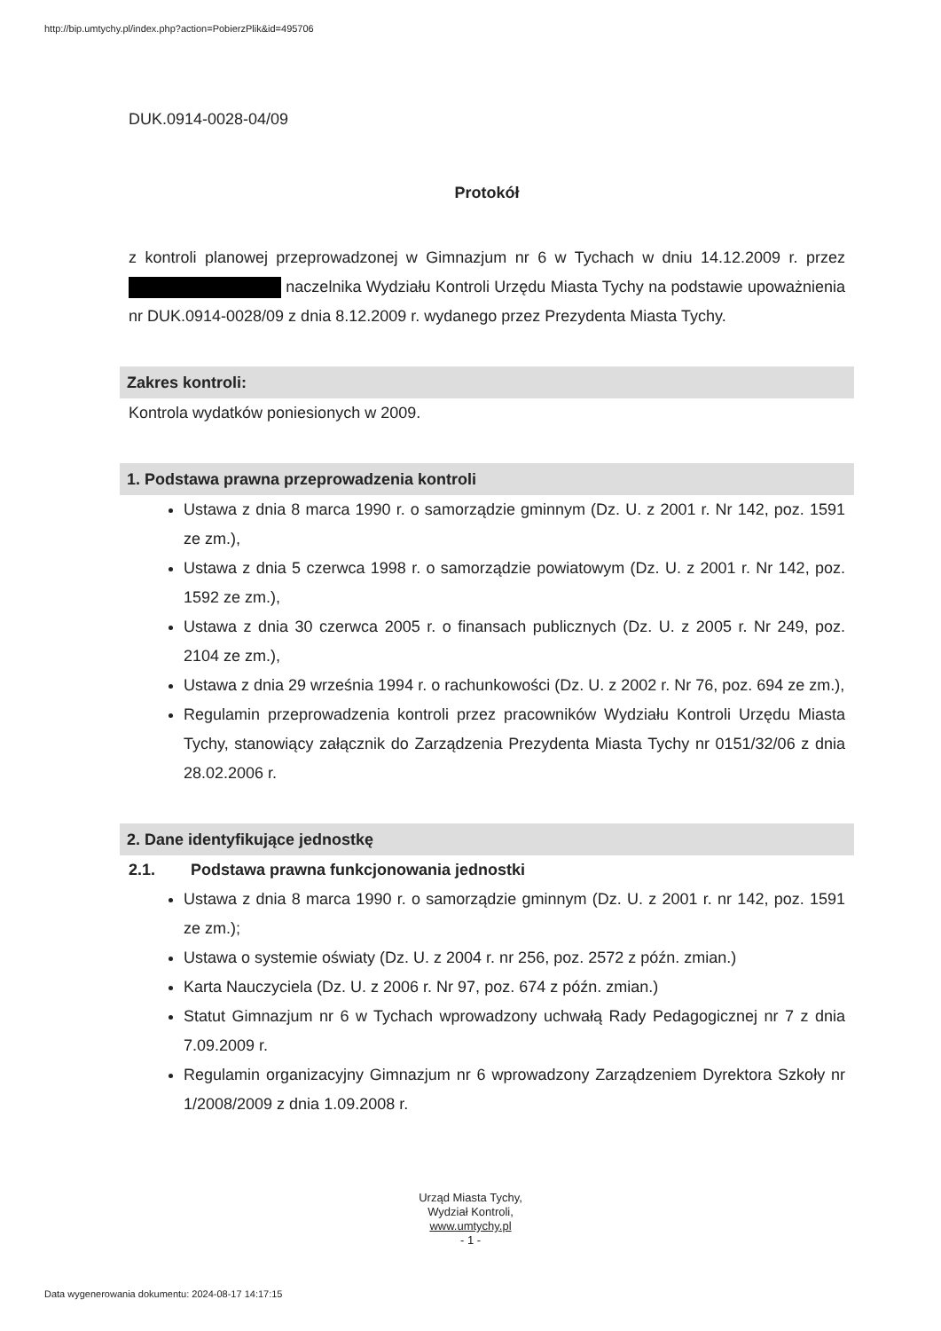http://bip.umtychy.pl/index.php?action=PobierzPlik&id=495706
DUK.0914-0028-04/09
Protokół
z kontroli planowej przeprowadzonej w Gimnazjum nr 6 w Tychach w dniu 14.12.2009 r. przez naczelnika Wydziału Kontroli Urzędu Miasta Tychy na podstawie upoważnienia nr DUK.0914-0028/09 z dnia 8.12.2009 r. wydanego przez Prezydenta Miasta Tychy.
Zakres kontroli:
Kontrola wydatków poniesionych w 2009.
1. Podstawa prawna przeprowadzenia kontroli
Ustawa z dnia 8 marca 1990 r. o samorządzie gminnym (Dz. U. z 2001 r. Nr 142, poz. 1591 ze zm.),
Ustawa z dnia 5 czerwca 1998 r. o samorządzie powiatowym (Dz. U. z 2001 r. Nr 142, poz. 1592 ze zm.),
Ustawa z dnia 30 czerwca 2005 r. o finansach publicznych (Dz. U. z 2005 r. Nr 249, poz. 2104 ze zm.),
Ustawa z dnia 29 września 1994 r. o rachunkowości (Dz. U. z 2002 r. Nr 76, poz. 694 ze zm.),
Regulamin przeprowadzenia kontroli przez pracowników Wydziału Kontroli Urzędu Miasta Tychy, stanowiący załącznik do Zarządzenia Prezydenta Miasta Tychy nr 0151/32/06 z dnia 28.02.2006 r.
2. Dane identyfikujące jednostkę
2.1. Podstawa prawna funkcjonowania jednostki
Ustawa z dnia 8 marca 1990 r. o samorządzie gminnym (Dz. U. z 2001 r. nr 142, poz. 1591 ze zm.);
Ustawa o systemie oświaty (Dz. U. z 2004 r. nr 256, poz. 2572 z późn. zmian.)
Karta Nauczyciela (Dz. U. z 2006 r. Nr 97, poz. 674 z późn. zmian.)
Statut Gimnazjum nr 6 w Tychach wprowadzony uchwałą Rady Pedagogicznej nr 7 z dnia 7.09.2009 r.
Regulamin organizacyjny Gimnazjum nr 6 wprowadzony Zarządzeniem Dyrektora Szkoły nr 1/2008/2009 z dnia 1.09.2008 r.
Urząd Miasta Tychy,
Wydział Kontroli,
www.umtychy.pl
- 1 -
Data wygenerowania dokumentu: 2024-08-17 14:17:15